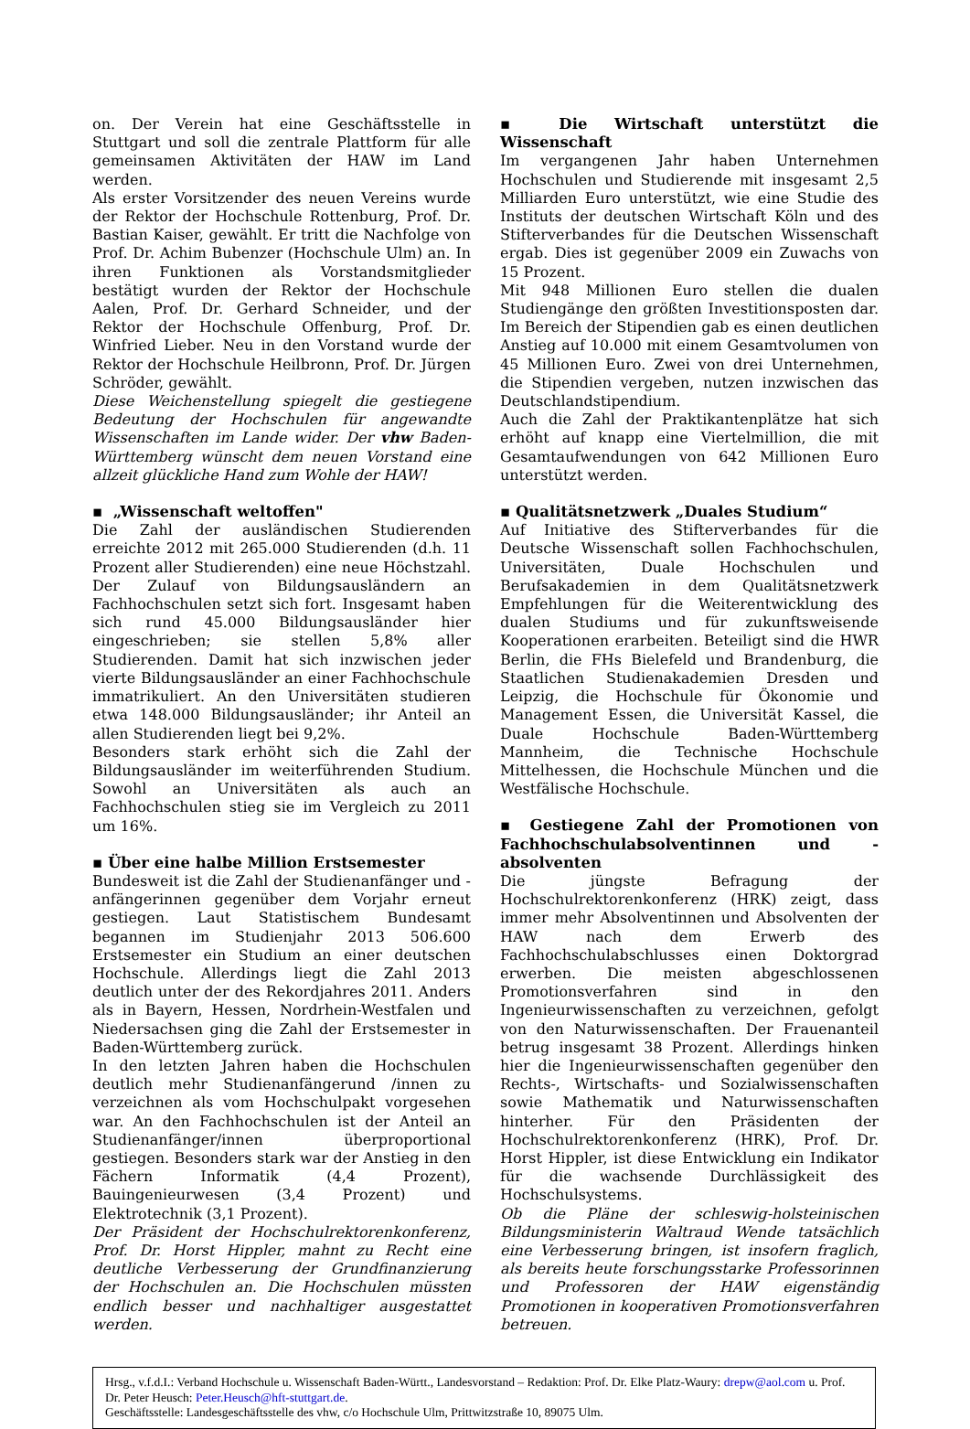on. Der Verein hat eine Geschäftsstelle in Stuttgart und soll die zentrale Plattform für alle gemeinsamen Aktivitäten der HAW im Land werden.
Als erster Vorsitzender des neuen Vereins wurde der Rektor der Hochschule Rottenburg, Prof. Dr. Bastian Kaiser, gewählt. Er tritt die Nachfolge von Prof. Dr. Achim Bubenzer (Hochschule Ulm) an. In ihren Funktionen als Vorstandsmitglieder bestätigt wurden der Rektor der Hochschule Aalen, Prof. Dr. Gerhard Schneider, und der Rektor der Hochschule Offenburg, Prof. Dr. Winfried Lieber. Neu in den Vorstand wurde der Rektor der Hochschule Heilbronn, Prof. Dr. Jürgen Schröder, gewählt.
Diese Weichenstellung spiegelt die gestiegene Bedeutung der Hochschulen für angewandte Wissenschaften im Lande wider. Der vhw Baden-Württemberg wünscht dem neuen Vorstand eine allzeit glückliche Hand zum Wohle der HAW!
▪ „Wissenschaft weltoffen"
Die Zahl der ausländischen Studierenden erreichte 2012 mit 265.000 Studierenden (d.h. 11 Prozent aller Studierenden) eine neue Höchstzahl. Der Zulauf von Bildungsausländern an Fachhochschulen setzt sich fort. Insgesamt haben sich rund 45.000 Bildungsausländer hier eingeschrieben; sie stellen 5,8% aller Studierenden. Damit hat sich inzwischen jeder vierte Bildungsausländer an einer Fachhochschule immatrikuliert. An den Universitäten studieren etwa 148.000 Bildungsausländer; ihr Anteil an allen Studierenden liegt bei 9,2%.
Besonders stark erhöht sich die Zahl der Bildungsausländer im weiterführenden Studium. Sowohl an Universitäten als auch an Fachhochschulen stieg sie im Vergleich zu 2011 um 16%.
▪ Über eine halbe Million Erstsemester
Bundesweit ist die Zahl der Studienanfänger und -anfängerinnen gegenüber dem Vorjahr erneut gestiegen. Laut Statistischem Bundesamt begannen im Studienjahr 2013 506.600 Erstsemester ein Studium an einer deutschen Hochschule. Allerdings liegt die Zahl 2013 deutlich unter der des Rekordjahres 2011. Anders als in Bayern, Hessen, Nordrhein-Westfalen und Niedersachsen ging die Zahl der Erstsemester in Baden-Württemberg zurück.
In den letzten Jahren haben die Hochschulen deutlich mehr Studienanfängerund /innen zu verzeichnen als vom Hochschulpakt vorgesehen war. An den Fachhochschulen ist der Anteil an Studienanfänger/innen überproportional gestiegen. Besonders stark war der Anstieg in den Fächern Informatik (4,4 Prozent), Bauingenieurwesen (3,4 Prozent) und Elektrotechnik (3,1 Prozent).
Der Präsident der Hochschulrektorenkonferenz, Prof. Dr. Horst Hippler, mahnt zu Recht eine deutliche Verbesserung der Grundfinanzierung der Hochschulen an. Die Hochschulen müssten endlich besser und nachhaltiger ausgestattet werden.
▪ Die Wirtschaft unterstützt die Wissenschaft
Im vergangenen Jahr haben Unternehmen Hochschulen und Studierende mit insgesamt 2,5 Milliarden Euro unterstützt, wie eine Studie des Instituts der deutschen Wirtschaft Köln und des Stifterverbandes für die Deutschen Wissenschaft ergab. Dies ist gegenüber 2009 ein Zuwachs von 15 Prozent.
Mit 948 Millionen Euro stellen die dualen Studiengänge den größten Investitionsposten dar. Im Bereich der Stipendien gab es einen deutlichen Anstieg auf 10.000 mit einem Gesamtvolumen von 45 Millionen Euro. Zwei von drei Unternehmen, die Stipendien vergeben, nutzen inzwischen das Deutschlandstipendium.
Auch die Zahl der Praktikantenplätze hat sich erhöht auf knapp eine Viertelmillion, die mit Gesamtaufwendungen von 642 Millionen Euro unterstützt werden.
▪ Qualitätsnetzwerk „Duales Studium“
Auf Initiative des Stifterverbandes für die Deutsche Wissenschaft sollen Fachhochschulen, Universitäten, Duale Hochschulen und Berufsakademien in dem Qualitätsnetzwerk Empfehlungen für die Weiterentwicklung des dualen Studiums und für zukunftsweisende Kooperationen erarbeiten. Beteiligt sind die HWR Berlin, die FHs Bielefeld und Brandenburg, die Staatlichen Studienakademien Dresden und Leipzig, die Hochschule für Ökonomie und Management Essen, die Universität Kassel, die Duale Hochschule Baden-Württemberg Mannheim, die Technische Hochschule Mittelhessen, die Hochschule München und die Westfälische Hochschule.
▪ Gestiegene Zahl der Promotionen von Fachhochschulabsolventinnen und -absolventen
Die jüngste Befragung der Hochschulrektorenkonferenz (HRK) zeigt, dass immer mehr Absolventinnen und Absolventen der HAW nach dem Erwerb des Fachhochschulabschlusses einen Doktorgrad erwerben. Die meisten abgeschlossenen Promotionsverfahren sind in den Ingenieurwissenschaften zu verzeichnen, gefolgt von den Naturwissenschaften. Der Frauenanteil betrug insgesamt 38 Prozent. Allerdings hinken hier die Ingenieurwissenschaften gegenüber den Rechts-, Wirtschafts- und Sozialwissenschaften sowie Mathematik und Naturwissenschaften hinterher. Für den Präsidenten der Hochschulrektorenkonferenz (HRK), Prof. Dr. Horst Hippler, ist diese Entwicklung ein Indikator für die wachsende Durchlässigkeit des Hochschulsystems.
Ob die Pläne der schleswig-holsteinischen Bildungsministerin Waltraud Wende tatsächlich eine Verbesserung bringen, ist insofern fraglich, als bereits heute forschungsstarke Professorinnen und Professoren der HAW eigenständig Promotionen in kooperativen Promotionsverfahren betreuen.
Hrsg., v.f.d.I.: Verband Hochschule u. Wissenschaft Baden-Württ., Landesvorstand – Redaktion: Prof. Dr. Elke Platz-Waury: drepw@aol.com u. Prof. Dr. Peter Heusch: Peter.Heusch@hft-stuttgart.de.
Geschäftsstelle: Landesgeschäftsstelle des vhw, c/o Hochschule Ulm, Prittwitzstraße 10, 89075 Ulm.